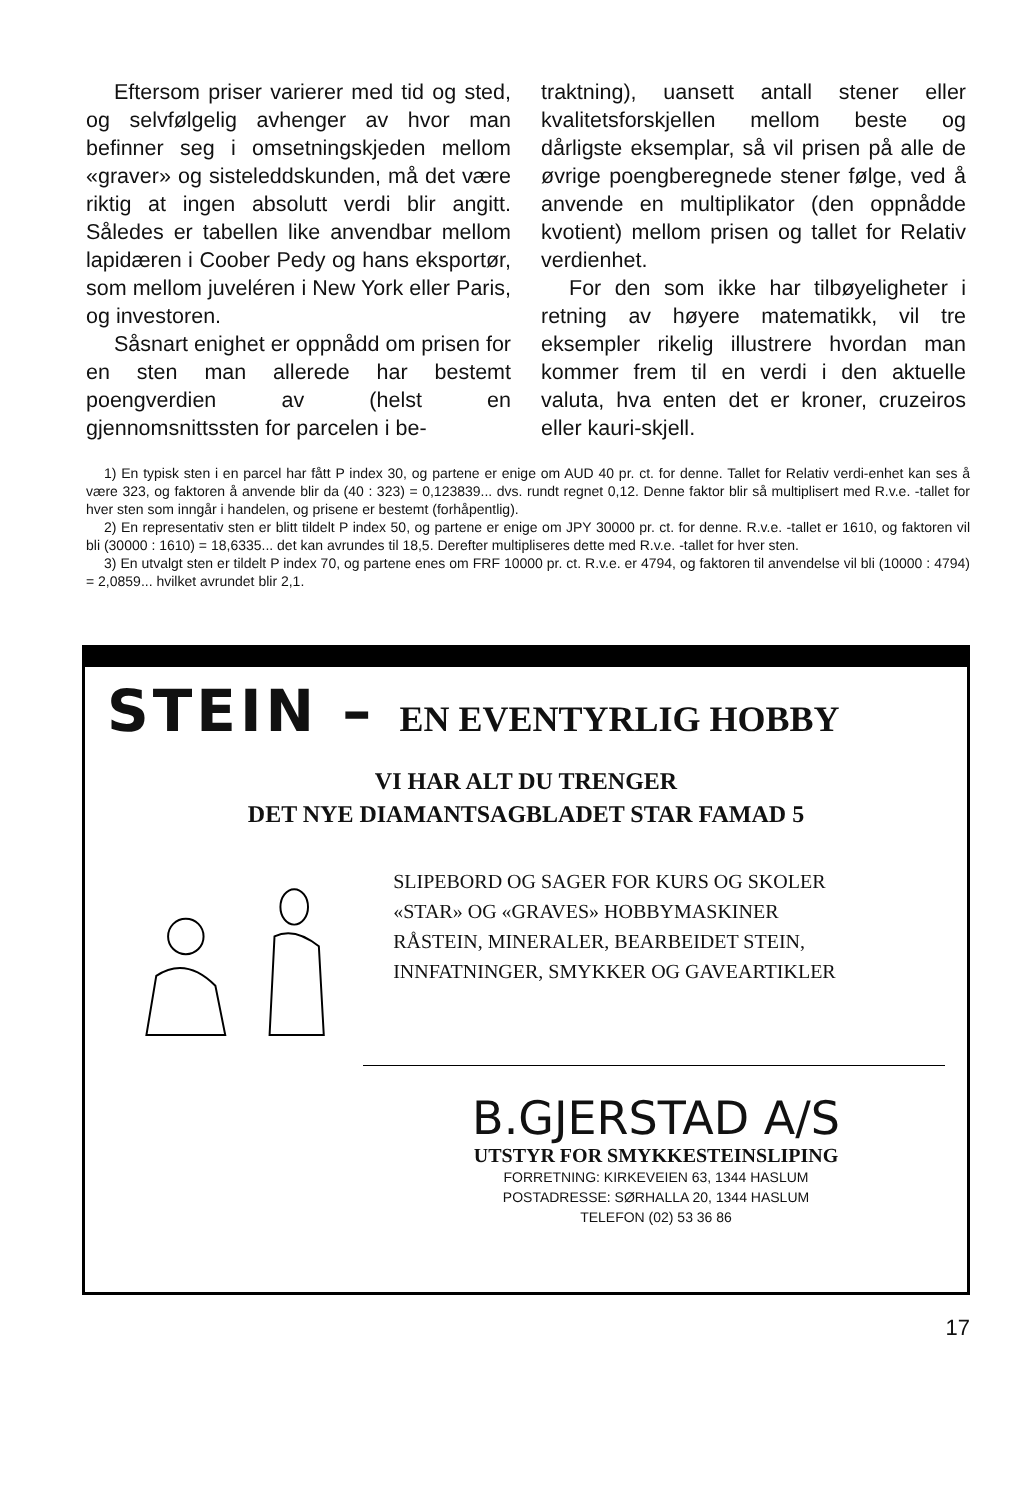Eftersom priser varierer med tid og sted, og selvfølgelig avhenger av hvor man befinner seg i omsetningskjeden mellom «graver» og sisteleddskunden, må det være riktig at ingen absolutt verdi blir angitt. Således er tabellen like anvendbar mellom lapidæren i Coober Pedy og hans eksportør, som mellom juveléren i New York eller Paris, og investoren.
Såsnart enighet er oppnådd om prisen for en sten man allerede har bestemt poengverdien av (helst en gjennomsnittssten for parcelen i be-
traktning), uansett antall stener eller kvalitetsforskjellen mellom beste og dårligste eksemplar, så vil prisen på alle de øvrige poengberegnede stener følge, ved å anvende en multiplikator (den oppnådde kvotient) mellom prisen og tallet for Relativ verdienhet.
For den som ikke har tilbøyeligheter i retning av høyere matematikk, vil tre eksempler rikelig illustrere hvordan man kommer frem til en verdi i den aktuelle valuta, hva enten det er kroner, cruzeiros eller kauri-skjell.
1) En typisk sten i en parcel har fått P index 30, og partene er enige om AUD 40 pr. ct. for denne. Tallet for Relativ verdi-enhet kan ses å være 323, og faktoren å anvende blir da (40 : 323) = 0,123839... dvs. rundt regnet 0,12. Denne faktor blir så multiplisert med R.v.e. -tallet for hver sten som inngår i handelen, og prisene er bestemt (forhåpentlig).
2) En representativ sten er blitt tildelt P index 50, og partene er enige om JPY 30000 pr. ct. for denne. R.v.e. -tallet er 1610, og faktoren vil bli (30000 : 1610) = 18,6335... det kan avrundes til 18,5. Derefter multipliseres dette med R.v.e. -tallet for hver sten.
3) En utvalgt sten er tildelt P index 70, og partene enes om FRF 10000 pr. ct. R.v.e. er 4794, og faktoren til anvendelse vil bli (10000 : 4794) = 2,0859... hvilket avrundet blir 2,1.
STEIN – EN EVENTYRLIG HOBBY
VI HAR ALT DU TRENGER
DET NYE DIAMANTSAGBLADET STAR FAMAD 5
SLIPEBORD OG SAGER FOR KURS OG SKOLER
«STAR» OG «GRAVES» HOBBYMASKINER
RÅSTEIN, MINERALER, BEARBEIDET STEIN,
INNFATNINGER, SMYKKER OG GAVEARTIKLER
B.GJERSTAD A/S
UTSTYR FOR SMYKKESTEINSLIPING
FORRETNING: KIRKEVEIEN 63, 1344 HASLUM
POSTADRESSE: SØRHALLA 20, 1344 HASLUM
TELEFON (02) 53 36 86
17